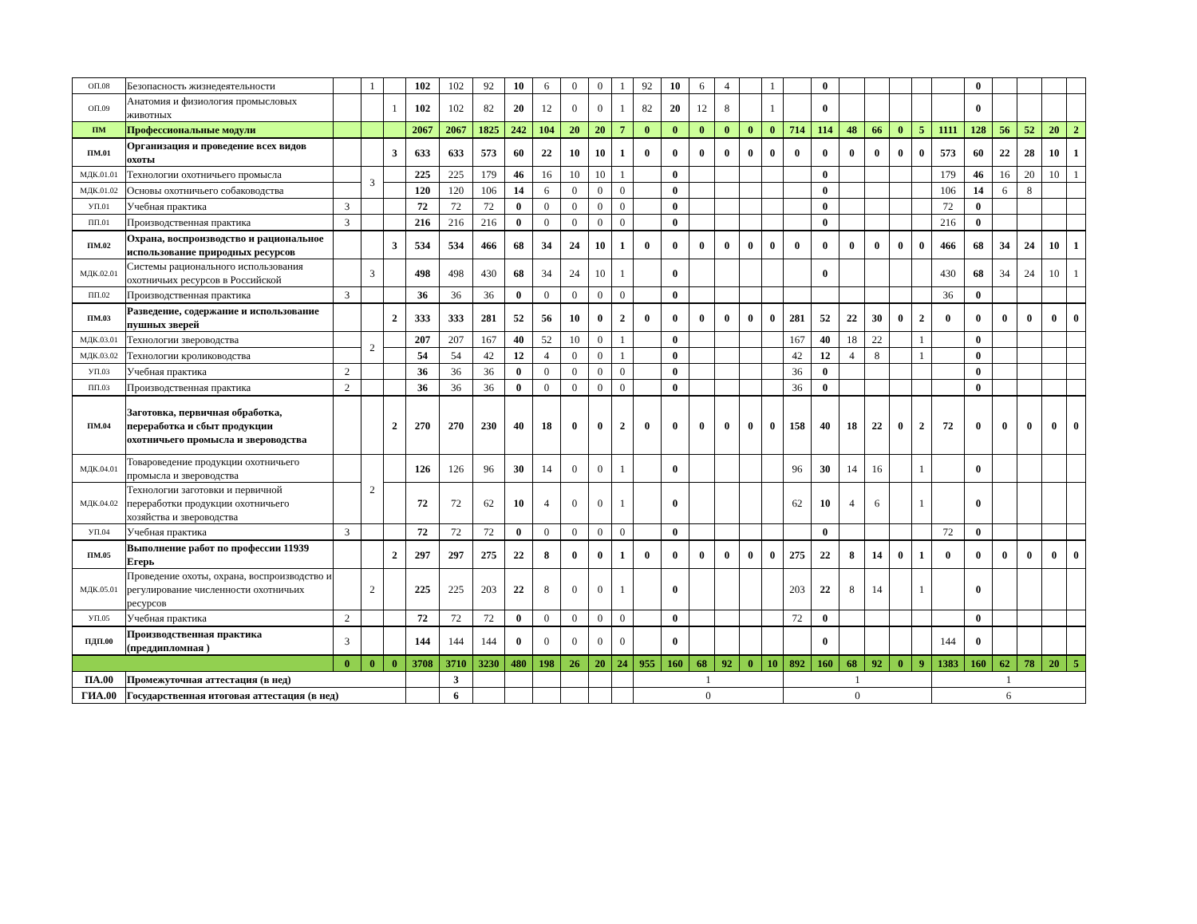| ОП.08 | Безопасность жизнедеятельности | | 1 | | 102 | 102 | 92 | 10 | 6 | 0 | 0 | 1 | 92 | 10 | 6 | 4 | | 1 | | 0 | | | | | | 0 | | | | |
| ОП.09 | Анатомия и физиология промысловых животных | | | 1 | 102 | 102 | 82 | 20 | 12 | 0 | 0 | 1 | 82 | 20 | 12 | 8 | | 1 | | 0 | | | | | | 0 | | | | |
| ПМ | Профессиональные модули | | | | 2067 | 2067 | 1825 | 242 | 104 | 20 | 20 | 7 | 0 | 0 | 0 | 0 | 0 | 0 | 714 | 114 | 48 | 66 | 0 | 5 | 1111 | 128 | 56 | 52 | 20 | 2 |
| ПМ.01 | Организация и проведение всех видов охоты | | | 3 | 633 | 633 | 573 | 60 | 22 | 10 | 10 | 1 | 0 | 0 | 0 | 0 | 0 | 0 | 0 | 0 | 0 | 0 | 0 | 0 | 573 | 60 | 22 | 28 | 10 | 1 |
| МДК.01.01 | Технологии охотничьего промысла | | 3 | | 225 | 225 | 179 | 46 | 16 | 10 | 10 | 1 | | 0 | | | | | | 0 | | | | | 179 | 46 | 16 | 20 | 10 | 1 |
| МДК.01.02 | Основы охотничьего собаководства | | | | 120 | 120 | 106 | 14 | 6 | 0 | 0 | 0 | | 0 | | | | | | 0 | | | | | 106 | 14 | 6 | 8 | | |
| УП.01 | Учебная практика | 3 | | | 72 | 72 | 72 | 0 | 0 | 0 | 0 | 0 | | 0 | | | | | | 0 | | | | | 72 | 0 | | | | |
| ПП.01 | Производственная практика | 3 | | | 216 | 216 | 216 | 0 | 0 | 0 | 0 | 0 | | 0 | | | | | | 0 | | | | | 216 | 0 | | | | |
| ПМ.02 | Охрана, воспроизводство и рациональное использование природных ресурсов | | | 3 | 534 | 534 | 466 | 68 | 34 | 24 | 10 | 1 | 0 | 0 | 0 | 0 | 0 | 0 | 0 | 0 | 0 | 0 | 0 | 0 | 466 | 68 | 34 | 24 | 10 | 1 |
| МДК.02.01 | Системы рационального использования охотничьих ресурсов в Российской | | 3 | | 498 | 498 | 430 | 68 | 34 | 24 | 10 | 1 | | 0 | | | | | | 0 | | | | | 430 | 68 | 34 | 24 | 10 | 1 |
| ПП.02 | Производственная практика | 3 | | | 36 | 36 | 36 | 0 | 0 | 0 | 0 | 0 | | 0 | | | | | | | | | | | 36 | 0 | | | | |
| ПМ.03 | Разведение, содержание и использование пушных зверей | | | 2 | 333 | 333 | 281 | 52 | 56 | 10 | 0 | 2 | 0 | 0 | 0 | 0 | 0 | 0 | 281 | 52 | 22 | 30 | 0 | 2 | 0 | 0 | 0 | 0 | 0 | 0 |
| МДК.03.01 | Технологии звероводства | | 2 | | 207 | 207 | 167 | 40 | 52 | 10 | 0 | 1 | | 0 | | | | | 167 | 40 | 18 | 22 | | 1 | | 0 | | | | |
| МДК.03.02 | Технологии кролиководства | | | | 54 | 54 | 42 | 12 | 4 | 0 | 0 | 1 | | 0 | | | | | 42 | 12 | 4 | 8 | | 1 | | 0 | | | | |
| УП.03 | Учебная практика | 2 | | | 36 | 36 | 36 | 0 | 0 | 0 | 0 | 0 | | 0 | | | | | 36 | 0 | | | | | | 0 | | | | |
| ПП.03 | Производственная практика | 2 | | | 36 | 36 | 36 | 0 | 0 | 0 | 0 | 0 | | 0 | | | | | 36 | 0 | | | | | | 0 | | | | |
| ПМ.04 | Заготовка, первичная обработка, переработка и сбыт продукции охотничьего промысла и звероводства | | | 2 | 270 | 270 | 230 | 40 | 18 | 0 | 0 | 2 | 0 | 0 | 0 | 0 | 0 | 0 | 158 | 40 | 18 | 22 | 0 | 2 | 72 | 0 | 0 | 0 | 0 | 0 |
| МДК.04.01 | Товароведение продукции охотничьего промысла и звероводства | | 2 | | 126 | 126 | 96 | 30 | 14 | 0 | 0 | 1 | | 0 | | | | | 96 | 30 | 14 | 16 | | 1 | | 0 | | | | |
| МДК.04.02 | Технологии заготовки и первичной переработки продукции охотничьего хозяйства и звероводства | | | | 72 | 72 | 62 | 10 | 4 | 0 | 0 | 1 | | 0 | | | | | 62 | 10 | 4 | 6 | | 1 | | 0 | | | | |
| УП.04 | Учебная практика | 3 | | | 72 | 72 | 72 | 0 | 0 | 0 | 0 | 0 | | 0 | | | | | | 0 | | | | | 72 | 0 | | | | |
| ПМ.05 | Выполнение работ по профессии 11939 Егерь | | | 2 | 297 | 297 | 275 | 22 | 8 | 0 | 0 | 1 | 0 | 0 | 0 | 0 | 0 | 0 | 275 | 22 | 8 | 14 | 0 | 1 | 0 | 0 | 0 | 0 | 0 | 0 |
| МДК.05.01 | Проведение охоты, охрана, воспроизводство и регулирование численности охотничьих ресурсов | | 2 | | 225 | 225 | 203 | 22 | 8 | 0 | 0 | 1 | | 0 | | | | | 203 | 22 | 8 | 14 | | 1 | | 0 | | | | |
| УП.05 | Учебная практика | 2 | | | 72 | 72 | 72 | 0 | 0 | 0 | 0 | 0 | | 0 | | | | | 72 | 0 | | | | | | 0 | | | | |
| ПДП.00 | Производственная практика (преддипломная ) | 3 | | | 144 | 144 | 144 | 0 | 0 | 0 | 0 | 0 | | 0 | | | | | | 0 | | | | | 144 | 0 | | | | |
| | | 0 | 0 | 0 | 3708 | 3710 | 3230 | 480 | 198 | 26 | 20 | 24 | 955 | 160 | 68 | 92 | 0 | 10 | 892 | 160 | 68 | 92 | 0 | 9 | 1383 | 160 | 62 | 78 | 20 | 5 |
| ПА.00 | Промежуточная аттестация (в нед) | | | | | 3 | | | | | | | 1 | | | | | | 1 | | | | | | 1 | | | | | |
| ГИА.00 | Государственная итоговая аттестация (в нед) | | | | | 6 | | | | | | | 0 | | | | | | 0 | | | | | | 6 | | | | | |